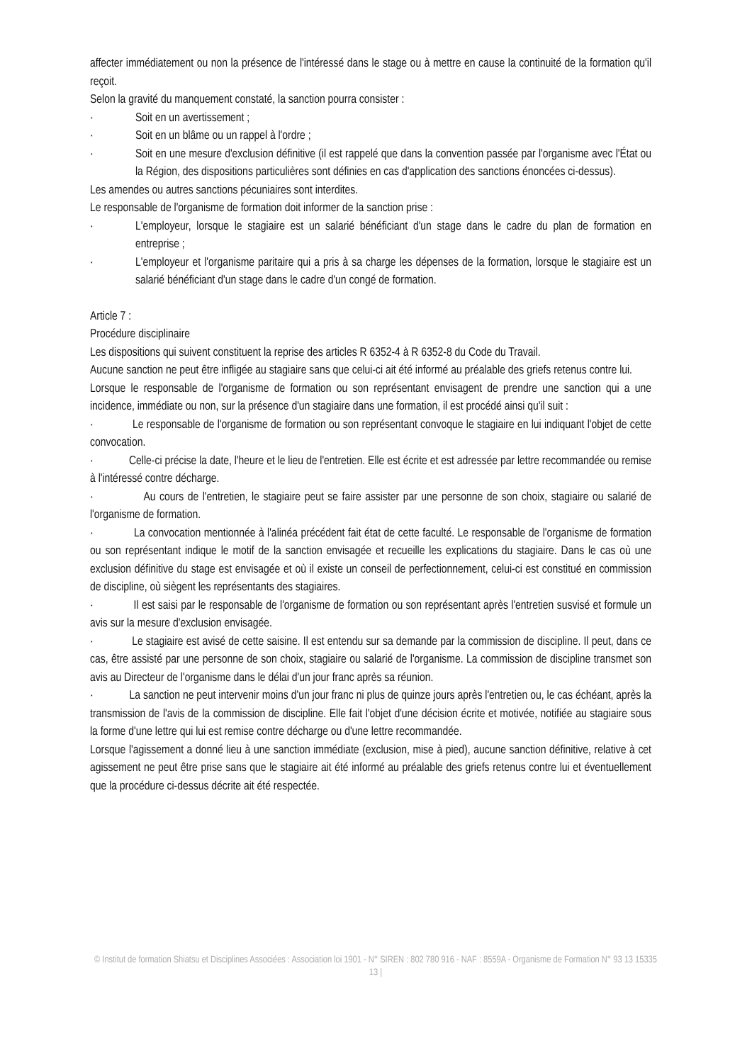affecter immédiatement ou non la présence de l'intéressé dans le stage ou à mettre en cause la continuité de la formation qu'il reçoit.
Selon la gravité du manquement constaté, la sanction pourra consister :
· Soit en un avertissement ;
· Soit en un blâme ou un rappel à l'ordre ;
· Soit en une mesure d'exclusion définitive (il est rappelé que dans la convention passée par l'organisme avec l'État ou la Région, des dispositions particulières sont définies en cas d'application des sanctions énoncées ci-dessus).
Les amendes ou autres sanctions pécuniaires sont interdites.
Le responsable de l'organisme de formation doit informer de la sanction prise :
· L'employeur, lorsque le stagiaire est un salarié bénéficiant d'un stage dans le cadre du plan de formation en entreprise ;
· L'employeur et l'organisme paritaire qui a pris à sa charge les dépenses de la formation, lorsque le stagiaire est un salarié bénéficiant d'un stage dans le cadre d'un congé de formation.
Article 7 :
Procédure disciplinaire
Les dispositions qui suivent constituent la reprise des articles R 6352-4 à R 6352-8 du Code du Travail.
Aucune sanction ne peut être infligée au stagiaire sans que celui-ci ait été informé au préalable des griefs retenus contre lui.
Lorsque le responsable de l'organisme de formation ou son représentant envisagent de prendre une sanction qui a une incidence, immédiate ou non, sur la présence d'un stagiaire dans une formation, il est procédé ainsi qu'il suit :
· Le responsable de l'organisme de formation ou son représentant convoque le stagiaire en lui indiquant l'objet de cette convocation.
· Celle-ci précise la date, l'heure et le lieu de l'entretien. Elle est écrite et est adressée par lettre recommandée ou remise à l'intéressé contre décharge.
· Au cours de l'entretien, le stagiaire peut se faire assister par une personne de son choix, stagiaire ou salarié de l'organisme de formation.
· La convocation mentionnée à l'alinéa précédent fait état de cette faculté. Le responsable de l'organisme de formation ou son représentant indique le motif de la sanction envisagée et recueille les explications du stagiaire. Dans le cas où une exclusion définitive du stage est envisagée et où il existe un conseil de perfectionnement, celui-ci est constitué en commission de discipline, où siègent les représentants des stagiaires.
· Il est saisi par le responsable de l'organisme de formation ou son représentant après l'entretien susvisé et formule un avis sur la mesure d'exclusion envisagée.
· Le stagiaire est avisé de cette saisine. Il est entendu sur sa demande par la commission de discipline. Il peut, dans ce cas, être assisté par une personne de son choix, stagiaire ou salarié de l'organisme. La commission de discipline transmet son avis au Directeur de l'organisme dans le délai d'un jour franc après sa réunion.
· La sanction ne peut intervenir moins d'un jour franc ni plus de quinze jours après l'entretien ou, le cas échéant, après la transmission de l'avis de la commission de discipline. Elle fait l'objet d'une décision écrite et motivée, notifiée au stagiaire sous la forme d'une lettre qui lui est remise contre décharge ou d'une lettre recommandée.
Lorsque l'agissement a donné lieu à une sanction immédiate (exclusion, mise à pied), aucune sanction définitive, relative à cet agissement ne peut être prise sans que le stagiaire ait été informé au préalable des griefs retenus contre lui et éventuellement que la procédure ci-dessus décrite ait été respectée.
© Institut de formation Shiatsu et Disciplines Associées : Association loi 1901 - N° SIREN : 802 780 916 - NAF : 8559A - Organisme de Formation N° 93 13 15335 13 |